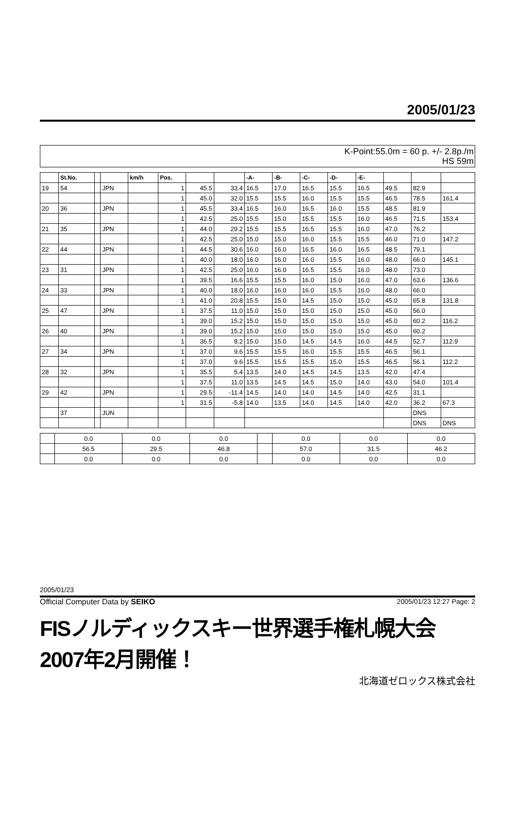2005/01/23
K-Point:55.0m = 60 p. +/- 2.8p./m
HS 59m
| | St.No. | | | km/h | Pos. | | | -A- | -B- | -C- | -D- | -E- | | | |
| --- | --- | --- | --- | --- | --- | --- | --- | --- | --- | --- | --- | --- | --- | --- | --- |
| 19 | 54 | | JPN | | 1 | 45.5 | 33.4 | 16.5 | 17.0 | 16.5 | 15.5 | 16.5 | 49.5 | 82.9 | |
| | | | | | 1 | 45.0 | 32.0 | 15.5 | 15.5 | 16.0 | 15.5 | 15.5 | 46.5 | 78.5 | 161.4 |
| 20 | 36 | | JPN | | 1 | 45.5 | 33.4 | 16.5 | 16.0 | 16.5 | 16.0 | 15.5 | 48.5 | 81.9 | |
| | | | | | 1 | 42.5 | 25.0 | 15.5 | 15.0 | 15.5 | 15.5 | 16.0 | 46.5 | 71.5 | 153.4 |
| 21 | 35 | | JPN | | 1 | 44.0 | 29.2 | 15.5 | 15.5 | 16.5 | 15.5 | 16.0 | 47.0 | 76.2 | |
| | | | | | 1 | 42.5 | 25.0 | 15.0 | 15.0 | 16.0 | 15.5 | 15.5 | 46.0 | 71.0 | 147.2 |
| 22 | 44 | | JPN | | 1 | 44.5 | 30.6 | 16.0 | 16.0 | 16.5 | 16.0 | 16.5 | 48.5 | 79.1 | |
| | | | | | 1 | 40.0 | 18.0 | 16.0 | 16.0 | 16.0 | 15.5 | 16.0 | 48.0 | 66.0 | 145.1 |
| 23 | 31 | | JPN | | 1 | 42.5 | 25.0 | 16.0 | 16.0 | 16.5 | 15.5 | 16.0 | 48.0 | 73.0 | |
| | | | | | 1 | 39.5 | 16.6 | 15.5 | 15.5 | 16.0 | 15.0 | 16.0 | 47.0 | 63.6 | 136.6 |
| 24 | 33 | | JPN | | 1 | 40.0 | 18.0 | 16.0 | 16.0 | 16.0 | 15.5 | 16.0 | 48.0 | 66.0 | |
| | | | | | 1 | 41.0 | 20.8 | 15.5 | 15.0 | 14.5 | 15.0 | 15.0 | 45.0 | 65.8 | 131.8 |
| 25 | 47 | | JPN | | 1 | 37.5 | 11.0 | 15.0 | 15.0 | 15.0 | 15.0 | 15.0 | 45.0 | 56.0 | |
| | | | | | 1 | 39.0 | 15.2 | 15.0 | 15.0 | 15.0 | 15.0 | 15.0 | 45.0 | 60.2 | 116.2 |
| 26 | 40 | | JPN | | 1 | 39.0 | 15.2 | 15.0 | 15.0 | 15.0 | 15.0 | 15.0 | 45.0 | 60.2 | |
| | | | | | 1 | 36.5 | 8.2 | 15.0 | 15.0 | 14.5 | 14.5 | 16.0 | 44.5 | 52.7 | 112.9 |
| 27 | 34 | | JPN | | 1 | 37.0 | 9.6 | 15.5 | 15.5 | 16.0 | 15.5 | 15.5 | 46.5 | 56.1 | |
| | | | | | 1 | 37.0 | 9.6 | 15.5 | 15.5 | 15.5 | 15.0 | 15.5 | 46.5 | 56.1 | 112.2 |
| 28 | 32 | | JPN | | 1 | 35.5 | 5.4 | 13.5 | 14.0 | 14.5 | 14.5 | 13.5 | 42.0 | 47.4 | |
| | | | | | 1 | 37.5 | 11.0 | 13.5 | 14.5 | 14.5 | 15.0 | 14.0 | 43.0 | 54.0 | 101.4 |
| 29 | 42 | | JPN | | 1 | 29.5 | -11.4 | 14.5 | 14.0 | 14.0 | 14.5 | 14.0 | 42.5 | 31.1 | |
| | | | | | 1 | 31.5 | -5.8 | 14.0 | 13.5 | 14.0 | 14.5 | 14.0 | 42.0 | 36.2 | 67.3 |
| | 37 | | JUN | | | | | | | | | | | DNS | |
| | | | | | | | | | | | | | | DNS | DNS |
| | 0.0 | 0.0 | 0.0 | | 0.0 | 0.0 | 0.0 |
| | 56.5 | 29.5 | 46.8 | | 57.0 | 31.5 | 46.2 |
| | 0.0 | 0.0 | 0.0 | | 0.0 | 0.0 | 0.0 |
2005/01/23
Official Computer Data by SEIKO 2005/01/23 12:27 Page: 2
FISノルディックスキー世界選手権札幌大会 2007年2月開催！
北海道ゼロックス株式会社